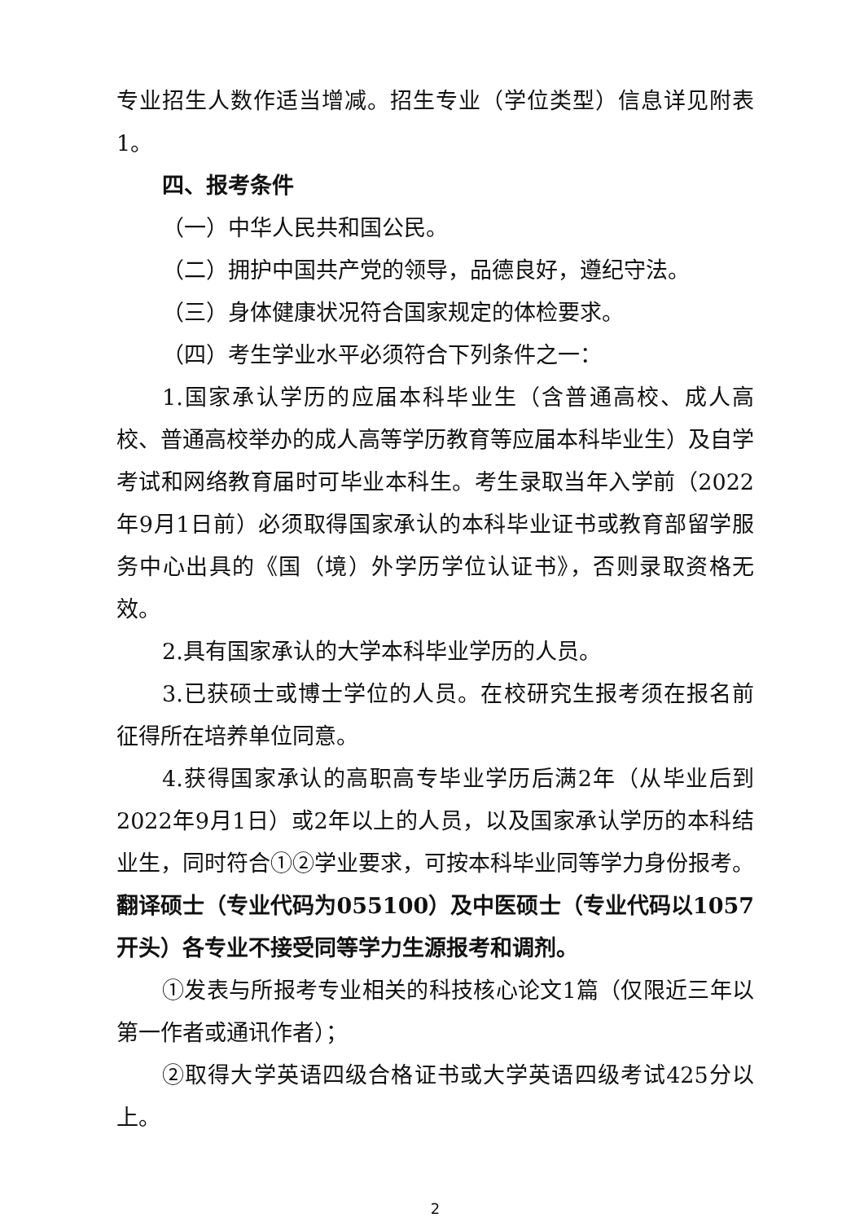专业招生人数作适当增减。招生专业（学位类型）信息详见附表1。
四、报考条件
（一）中华人民共和国公民。
（二）拥护中国共产党的领导，品德良好，遵纪守法。
（三）身体健康状况符合国家规定的体检要求。
（四）考生学业水平必须符合下列条件之一：
1.国家承认学历的应届本科毕业生（含普通高校、成人高校、普通高校举办的成人高等学历教育等应届本科毕业生）及自学考试和网络教育届时可毕业本科生。考生录取当年入学前（2022年9月1日前）必须取得国家承认的本科毕业证书或教育部留学服务中心出具的《国（境）外学历学位认证书》，否则录取资格无效。
2.具有国家承认的大学本科毕业学历的人员。
3.已获硕士或博士学位的人员。在校研究生报考须在报名前征得所在培养单位同意。
4.获得国家承认的高职高专毕业学历后满2年（从毕业后到2022年9月1日）或2年以上的人员，以及国家承认学历的本科结业生，同时符合①②学业要求，可按本科毕业同等学力身份报考。翻译硕士（专业代码为055100）及中医硕士（专业代码以1057开头）各专业不接受同等学力生源报考和调剂。
①发表与所报考专业相关的科技核心论文1篇（仅限近三年以第一作者或通讯作者）；
②取得大学英语四级合格证书或大学英语四级考试425分以上。
2